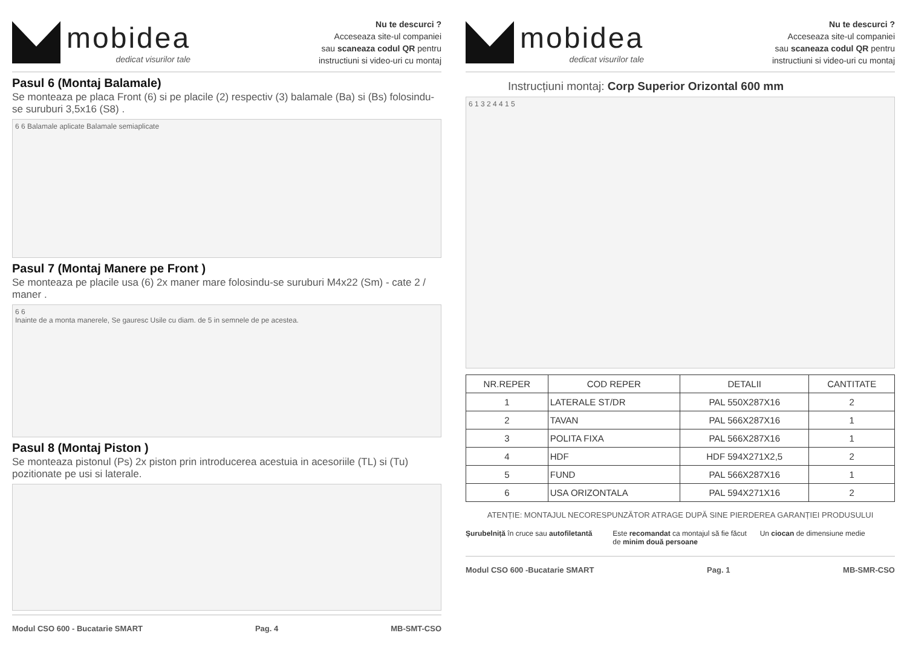mobidea
dedicat visurilor tale
Nu te descurci ?
Acceseaza site-ul companiei
sau scaneaza codul QR pentru
instructiuni si video-uri cu montaj
Pasul 6 (Montaj Balamale)
Se monteaza pe placa Front (6) si pe placile (2) respectiv (3) balamale (Ba) si (Bs) folosindu-se suruburi 3,5x16 (S8) .
6 6 Balamale aplicate Balamale semiaplicate
Pasul 7 (Montaj Manere pe Front )
Se monteaza pe placile usa (6) 2x maner mare folosindu-se suruburi M4x22 (Sm) - cate 2 / maner .
6 6
Inainte de a monta manerele, Se gauresc Usile cu diam. de 5 in semnele de pe acestea.
Pasul 8 (Montaj Piston )
Se monteaza pistonul (Ps) 2x piston prin introducerea acestuia in acesoriile (TL) si (Tu) pozitionate pe usi si laterale.
Modul CSO 600 - Bucatarie SMART Pag. 4 MB-SMT-CSO
mobidea
dedicat visurilor tale
Nu te descurci ?
Acceseaza site-ul companiei
sau scaneaza codul QR pentru
instructiuni si video-uri cu montaj
Instrucțiuni montaj: Corp Superior Orizontal 600 mm
6 1 3 2 4 4 1 5
| NR.REPER | COD REPER | DETALII | CANTITATE |
| --- | --- | --- | --- |
| 1 | LATERALE ST/DR | PAL 550X287X16 | 2 |
| 2 | TAVAN | PAL 566X287X16 | 1 |
| 3 | POLITA FIXA | PAL 566X287X16 | 1 |
| 4 | HDF | HDF 594X271X2,5 | 2 |
| 5 | FUND | PAL 566X287X16 | 1 |
| 6 | USA ORIZONTALA | PAL 594X271X16 | 2 |
ATENȚIE: MONTAJUL NECORESPUNZĂTOR ATRAGE DUPĂ SINE PIERDEREA GARANȚIEI PRODUSULUI
Șurubelniță în cruce sau autofiletantă
Este recomandat ca montajul să fie făcut de minim două persoane
Un ciocan de dimensiune medie
Modul CSO 600 -Bucatarie SMART Pag. 1 MB-SMR-CSO